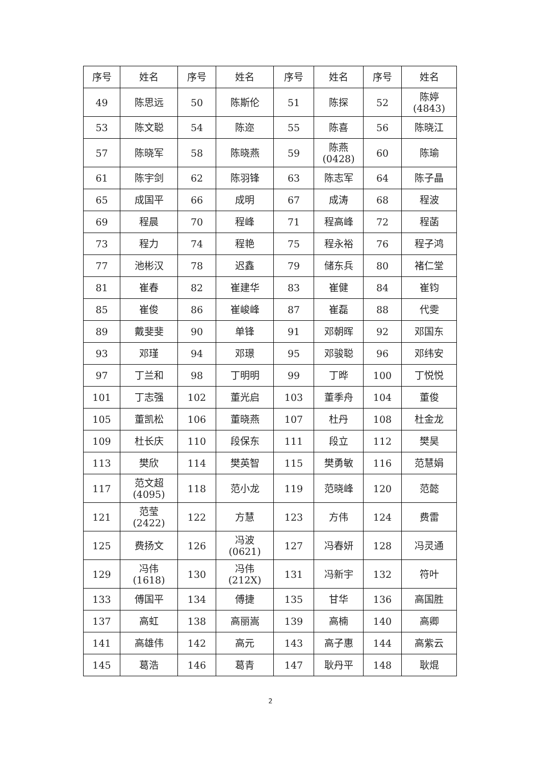| 序号 | 姓名 | 序号 | 姓名 | 序号 | 姓名 | 序号 | 姓名 |
| --- | --- | --- | --- | --- | --- | --- | --- |
| 49 | 陈思远 | 50 | 陈斯伦 | 51 | 陈探 | 52 | 陈婷 (4843) |
| 53 | 陈文聪 | 54 | 陈迩 | 55 | 陈喜 | 56 | 陈晓江 |
| 57 | 陈晓军 | 58 | 陈晓燕 | 59 | 陈燕 (0428) | 60 | 陈瑜 |
| 61 | 陈宇剑 | 62 | 陈羽锋 | 63 | 陈志军 | 64 | 陈子晶 |
| 65 | 成国平 | 66 | 成明 | 67 | 成涛 | 68 | 程波 |
| 69 | 程晨 | 70 | 程峰 | 71 | 程高峰 | 72 | 程菡 |
| 73 | 程力 | 74 | 程艳 | 75 | 程永裕 | 76 | 程子鸿 |
| 77 | 池彬汉 | 78 | 迟鑫 | 79 | 储东兵 | 80 | 褚仁堂 |
| 81 | 崔春 | 82 | 崔建华 | 83 | 崔健 | 84 | 崔钧 |
| 85 | 崔俊 | 86 | 崔峻峰 | 87 | 崔磊 | 88 | 代雯 |
| 89 | 戴斐斐 | 90 | 单锋 | 91 | 邓朝晖 | 92 | 邓国东 |
| 93 | 邓瑾 | 94 | 邓璟 | 95 | 邓骏聪 | 96 | 邓纬安 |
| 97 | 丁兰和 | 98 | 丁明明 | 99 | 丁晔 | 100 | 丁悦悦 |
| 101 | 丁志强 | 102 | 董光启 | 103 | 董季舟 | 104 | 董俊 |
| 105 | 董凯松 | 106 | 董晓燕 | 107 | 杜丹 | 108 | 杜金龙 |
| 109 | 杜长庆 | 110 | 段保东 | 111 | 段立 | 112 | 樊昊 |
| 113 | 樊欣 | 114 | 樊英智 | 115 | 樊勇敏 | 116 | 范慧娟 |
| 117 | 范文超 (4095) | 118 | 范小龙 | 119 | 范晓峰 | 120 | 范懿 |
| 121 | 范莹 (2422) | 122 | 方慧 | 123 | 方伟 | 124 | 费雷 |
| 125 | 费扬文 | 126 | 冯波 (0621) | 127 | 冯春妍 | 128 | 冯灵通 |
| 129 | 冯伟 (1618) | 130 | 冯伟 (212X) | 131 | 冯新宇 | 132 | 符叶 |
| 133 | 傅国平 | 134 | 傅捷 | 135 | 甘华 | 136 | 高国胜 |
| 137 | 高虹 | 138 | 高丽嵩 | 139 | 高楠 | 140 | 高卿 |
| 141 | 高雄伟 | 142 | 高元 | 143 | 高子惠 | 144 | 高紫云 |
| 145 | 葛浩 | 146 | 葛青 | 147 | 耿丹平 | 148 | 耿焜 |
2